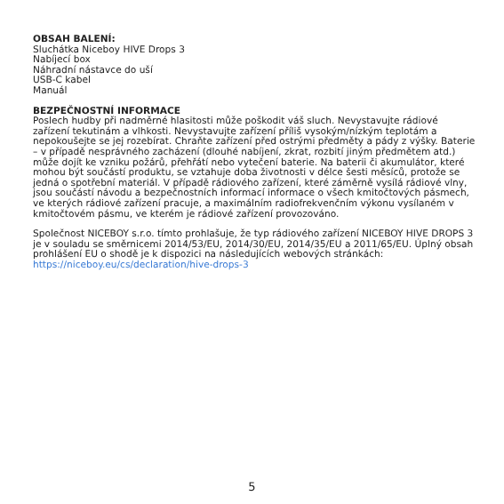OBSAH BALENÍ:
Sluchátka Niceboy HIVE Drops 3
Nabíjecí box
Náhradní nástavce do uší
USB-C kabel
Manuál
BEZPEČNOSTNÍ INFORMACE
Poslech hudby při nadměrné hlasitosti může poškodit váš sluch. Nevystavujte rádiové zařízení tekutinám a vlhkosti. Nevystavujte zařízení příliš vysokým/nízkým teplotám a nepokoušejte se jej rozebírat. Chraňte zařízení před ostrými předměty a pády z výšky. Baterie – v případě nesprávného zacházení (dlouhé nabíjení, zkrat, rozbití jiným předmětem atd.) může dojít ke vzniku požárů, přehřátí nebo vytečení baterie. Na baterii či akumulátor, které mohou být součástí produktu, se vztahuje doba životnosti v délce šesti měsíců, protože se jedná o spotřební materiál. V případě rádiového zařízení, které záměrně vysílá rádiové vlny, jsou součástí návodu a bezpečnostních informací informace o všech kmitočtových pásmech, ve kterých rádiové zařízení pracuje, a maximálním radiofrekvenčním výkonu vysílaném v kmitočtovém pásmu, ve kterém je rádiové zařízení provozováno.
Společnost NICEBOY s.r.o. tímto prohlašuje, že typ rádiového zařízení NICEBOY HIVE DROPS 3 je v souladu se směrnicemi 2014/53/EU, 2014/30/EU, 2014/35/EU a 2011/65/EU. Úplný obsah prohlášení EU o shodě je k dispozici na následujících webových stránkách: https://niceboy.eu/cs/declaration/hive-drops-3
5